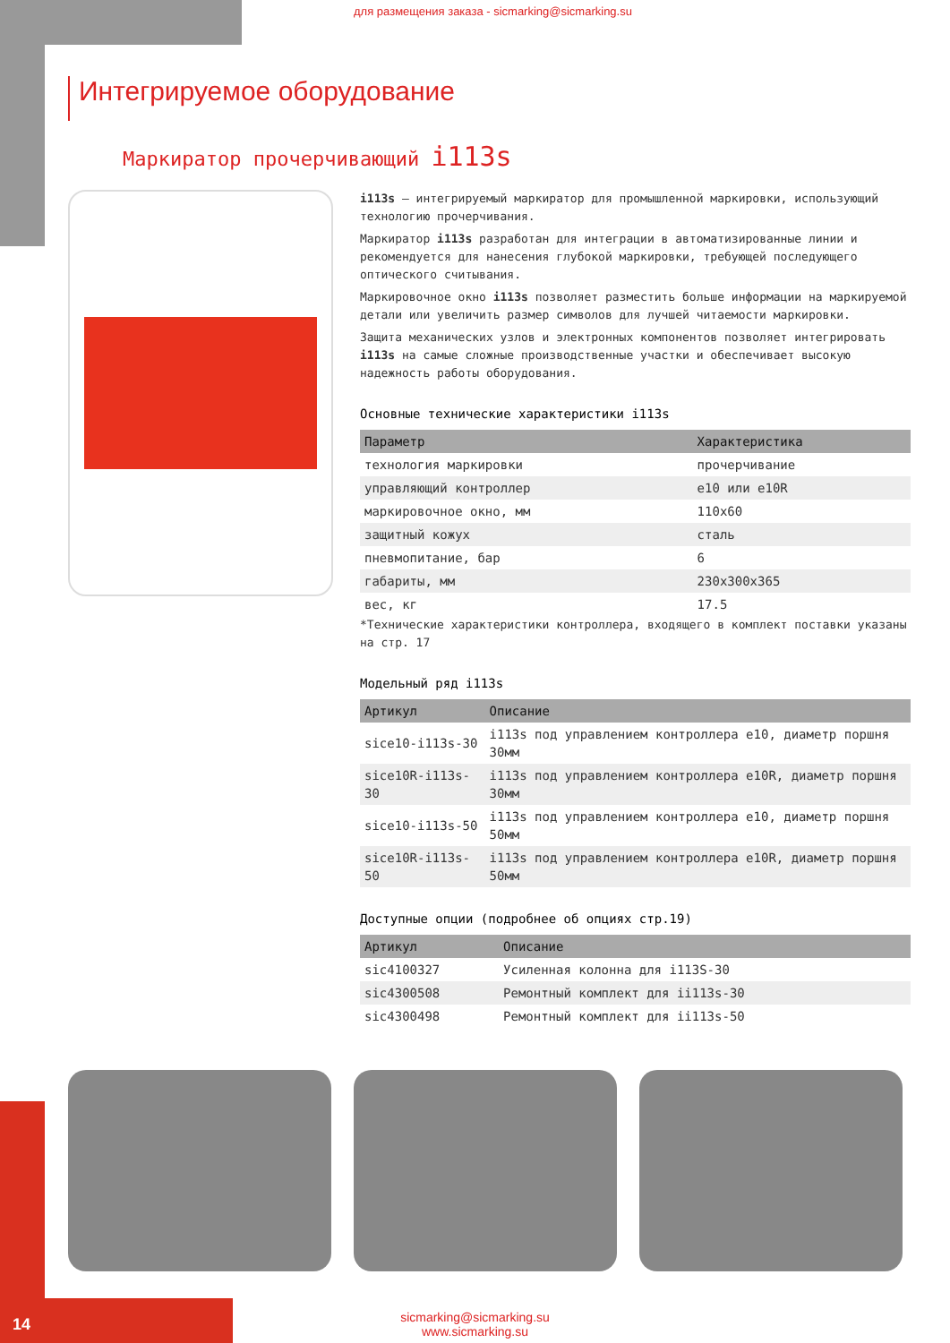для размещения заказа - sicmarking@sicmarking.su
Интегрируемое оборудование
Маркиратор прочерчивающий i113s
i113s – интегрируемый маркиратор для промышленной маркировки, использующий технологию прочерчивания.
Маркиратор i113s разработан для интеграции в автоматизированные линии и рекомендуется для нанесения глубокой маркировки, требующей последующего оптического считывания.
Маркировочное окно i113s позволяет разместить больше информации на маркируемой детали или увеличить размер символов для лучшей читаемости маркировки.
Защита механических узлов и электронных компонентов позволяет интегрировать i113s на самые сложные производственные участки и обеспечивает высокую надежность работы оборудования.
Основные технические характеристики i113s
| Параметр | Характеристика |
| --- | --- |
| технология маркировки | прочерчивание |
| управляющий контроллер | e10 или e10R |
| маркировочное окно, мм | 110x60 |
| защитный кожух | сталь |
| пневмопитание, бар | 6 |
| габариты, мм | 230x300x365 |
| вес, кг | 17.5 |
*Технические характеристики контроллера, входящего в комплект поставки указаны на стр. 17
Модельный ряд i113s
| Артикул | Описание |
| --- | --- |
| sice10-i113s-30 | i113s под управлением контроллера e10, диаметр поршня 30мм |
| sice10R-i113s-30 | i113s под управлением контроллера e10R, диаметр поршня 30мм |
| sice10-i113s-50 | i113s под управлением контроллера e10, диаметр поршня 50мм |
| sice10R-i113s-50 | i113s под управлением контроллера e10R, диаметр поршня 50мм |
Доступные опции (подробнее об опциях стр.19)
| Артикул | Описание |
| --- | --- |
| sic4100327 | Усиленная колонна для i113S-30 |
| sic4300508 | Ремонтный комплект для ii113s-30 |
| sic4300498 | Ремонтный комплект для ii113s-50 |
sicmarking@sicmarking.su
www.sicmarking.su
14